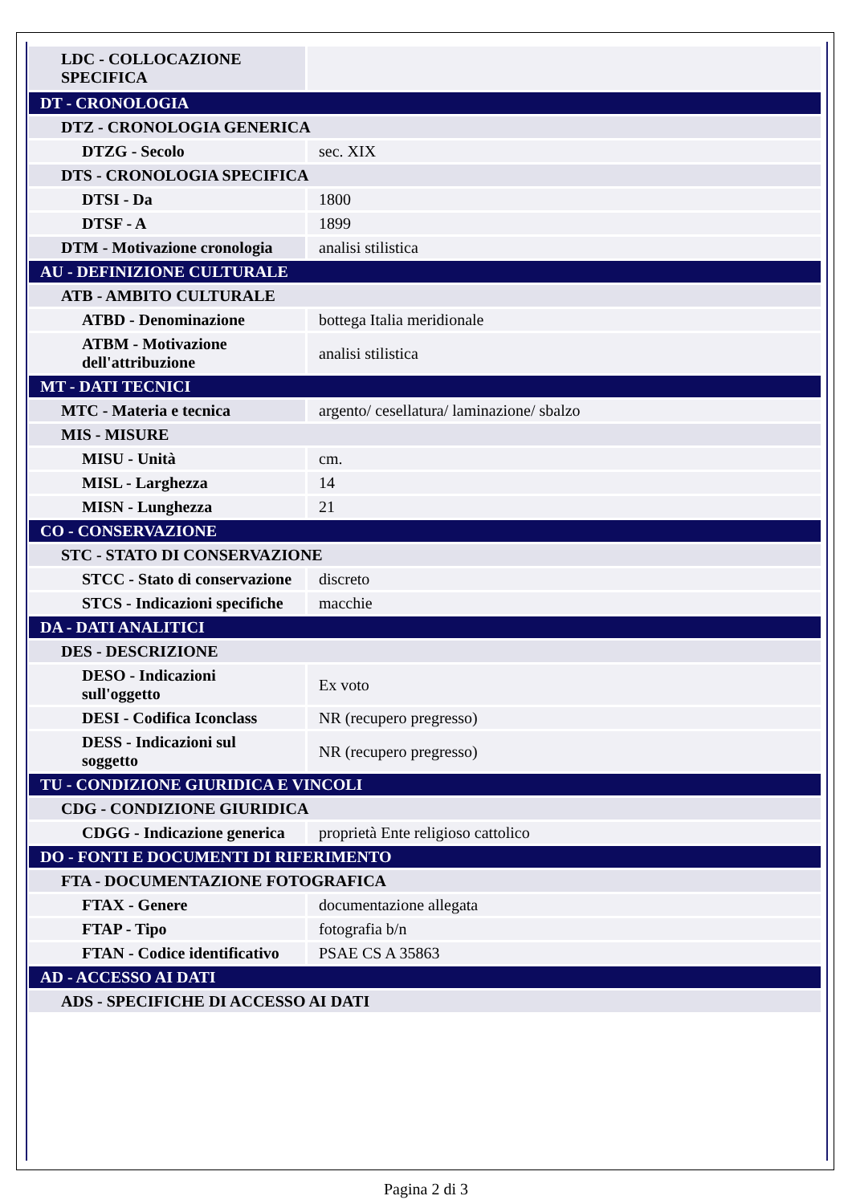| LDC - COLLOCAZIONE SPECIFICA | |
| DT - CRONOLOGIA | |
| DTZ - CRONOLOGIA GENERICA | |
| DTZG - Secolo | sec. XIX |
| DTS - CRONOLOGIA SPECIFICA | |
| DTSI - Da | 1800 |
| DTSF - A | 1899 |
| DTM - Motivazione cronologia | analisi stilistica |
| AU - DEFINIZIONE CULTURALE | |
| ATB - AMBITO CULTURALE | |
| ATBD - Denominazione | bottega Italia meridionale |
| ATBM - Motivazione dell'attribuzione | analisi stilistica |
| MT - DATI TECNICI | |
| MTC - Materia e tecnica | argento/ cesellatura/ laminazione/ sbalzo |
| MIS - MISURE | |
| MISU - Unità | cm. |
| MISL - Larghezza | 14 |
| MISN - Lunghezza | 21 |
| CO - CONSERVAZIONE | |
| STC - STATO DI CONSERVAZIONE | |
| STCC - Stato di conservazione | discreto |
| STCS - Indicazioni specifiche | macchie |
| DA - DATI ANALITICI | |
| DES - DESCRIZIONE | |
| DESO - Indicazioni sull'oggetto | Ex voto |
| DESI - Codifica Iconclass | NR (recupero pregresso) |
| DESS - Indicazioni sul soggetto | NR (recupero pregresso) |
| TU - CONDIZIONE GIURIDICA E VINCOLI | |
| CDG - CONDIZIONE GIURIDICA | |
| CDGG - Indicazione generica | proprietà Ente religioso cattolico |
| DO - FONTI E DOCUMENTI DI RIFERIMENTO | |
| FTA - DOCUMENTAZIONE FOTOGRAFICA | |
| FTAX - Genere | documentazione allegata |
| FTAP - Tipo | fotografia b/n |
| FTAN - Codice identificativo | PSAE CS A 35863 |
| AD - ACCESSO AI DATI | |
| ADS - SPECIFICHE DI ACCESSO AI DATI | |
Pagina 2 di 3